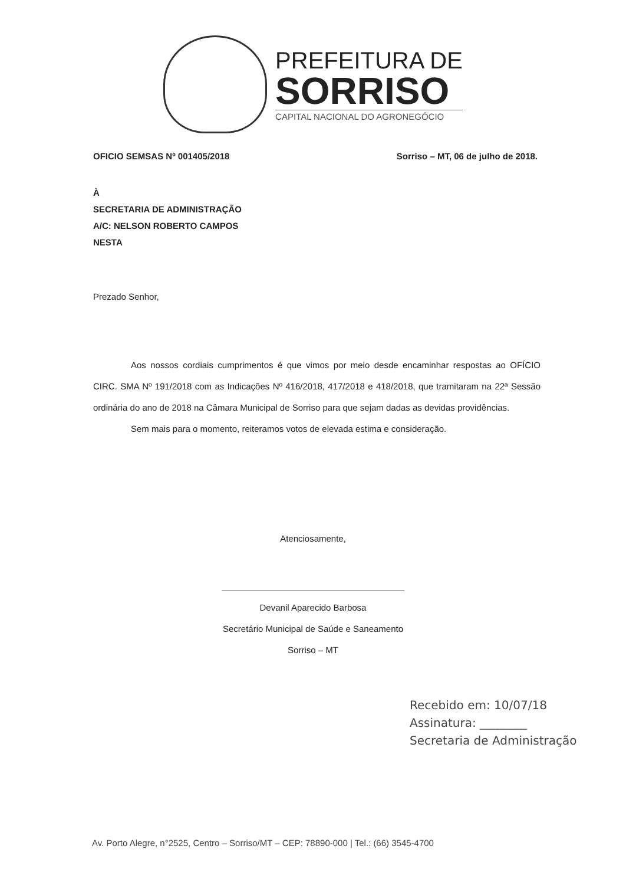PREFEITURA DE
SORRISO
CAPITAL NACIONAL DO AGRONEGÓCIO
OFICIO SEMSAS Nº 001405/2018 Sorriso – MT, 06 de julho de 2018.
À
SECRETARIA DE ADMINISTRAÇÃO
A/C: NELSON ROBERTO CAMPOS
NESTA
Prezado Senhor,
Aos nossos cordiais cumprimentos é que vimos por meio desde encaminhar respostas ao OFÍCIO CIRC. SMA Nº 191/2018 com as Indicações Nº 416/2018, 417/2018 e 418/2018, que tramitaram na 22ª Sessão ordinária do ano de 2018 na Câmara Municipal de Sorriso para que sejam dadas as devidas providências.
Sem mais para o momento, reiteramos votos de elevada estima e consideração.
Atenciosamente,
Devanil Aparecido Barbosa
Secretário Municipal de Saúde e Saneamento
Sorriso – MT
Recebido em: 10/07/18
Assinatura: ________
Secretaria de Administração
Av. Porto Alegre, n°2525, Centro – Sorriso/MT – CEP: 78890-000 | Tel.: (66) 3545-4700